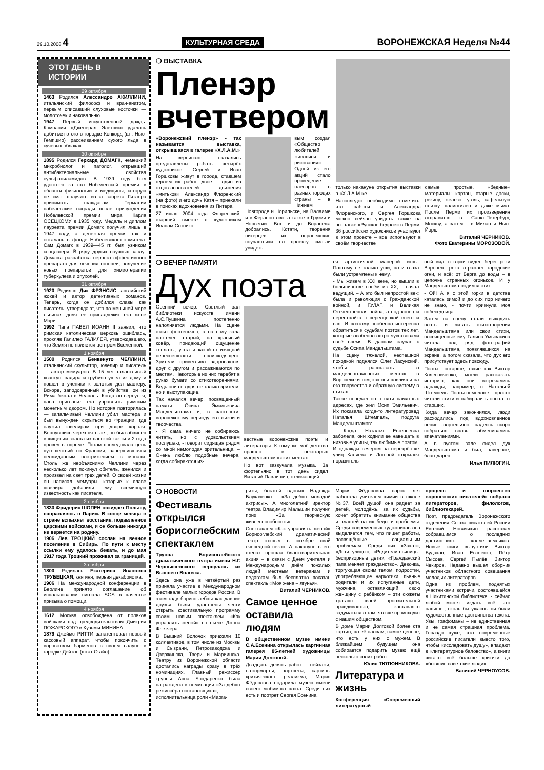29.10.2008 4 КУЛЬТУРНАЯ СРЕДА ВОРОНЕЖСКАЯ Неделя №44
ЭТОТ ДЕНЬ В ИСТОРИИ
29 октября
1463 Родился Алессандро АКИЛЛИНИ, итальянский философ и врач-анатом, первым описавший слуховые косточки — молоточек и наковальню.
1947 Первый искусственный дождь. Компании «Дженерал Элетрик» удалось добиться этого в городке Конкорд (шт. Нью-Гемпшир) рассеиванием сухого льда в кучевых облаках.
30 октября
1895 Родился Герхард ДОМАГК, немецкий микробиолог и патолог, открывший антибактериальные свойства сульфаниламидов. В 1939 году был удостоен за это Нобелевской премии в области физиологии и медицины, которую не смог получить из-за запрета Гитлера принимать гражданам Германии нобелевские награды после присуждения Нобелевской премии мира Карла ОСЕЦКОМУ в 1935 году. Медаль и диплом лауреата премии Домагк получил лишь в 1947 году, а денежная премия так и осталась в фонде Нобелевского комитета. Сам Домагк в 1939—45 гг. был узником концлагеря. В ряду других научных заслуг Домагка разработка первого эффективного препарата для лечения гонореи, получение новых препаратов для химиотерапии туберкулеза и опухолей.
31 октября
1920 Родился Дик ФРЭНСИС, английский жокей и автор детективных романов. Теперь, когда он добился славы как писатель, утверждают, что по меньшей мере львиная доля ее принадлежит его жене Мэри.
1992 Папа ПАВЕЛ ИОАНН II заявил, что римская католическая церковь ошиблась, прокляв Галилео ГАЛИЛЕЯ, утверждавшего, что Земля не является центром Вселенной.
1 ноября
1500 Родился Бенвенуто ЧЕЛЛИНИ, итальянский скульптор, ювелир и писатель — автор мемуаров. В 15 лет талантливый хвастун, задира и грубиян ушел из дому и пошел в ученики к золотых дел мастеру. Вскоре, заподозренный в убийстве, он из Рима бежал в Неаполь. Когда он вернулся, папа пригласил его управлять римским монетным двором. Но история повторилась — запальчивый Челлини убил мастера и был вынужден скрыться во Франции, где служил ювелиром при дворе короля. Вернувшись через пять лет, он был обвинен в хищении золота из папской казны и 2 года провел в тюрьме. Потом последовала цепь путешествий по Франции, завершившаяся неожиданным пострижением в монахи. Столь же необъяснимо Челлини через несколько лет покинул обитель, женился и произвел на свет трех детей. О своей жизни он написал мемуары, которые к славе ювелира добавили ему всемирную известность как писателя.
2 ноября
1830 Фридерик ШОПЕН покидает Польшу, направляясь в Париж. В конце месяца в стране вспыхнет восстание, подавленное царскими войсками, и он больше никогда не вернется на родину.
1906 Лев ТРОЦКИЙ сослан на вечное поселение в Сибирь. По пути к месту ссылки ему удалось бежать, и до мая 1917 года Троцкий проживал за границей.
3 ноября
1800 Родилась Екатерина Ивановна ТРУБЕЦКАЯ, княгиня, первая декабристка.
1906 На международной конференции в Берлине принято соглашение об использовании сигнала SOS в качестве призыва о помощи.
4 ноября
1612 Москва освобождена от поляков войсками под предводительством Дмитрия ПОЖАРСКОГО и Кузьмы МИНИНА.
1879 Джеймс РИТТИ запатентовал первый кассовый аппарат, чтобы покончить с воровством барменов в своем салуне в городке Дейтон (штат Огайо).
❍ ВЫСТАВКА
Пленэр вчетвером
«Воронежский пленэр» - так называется выставка, открывшаяся в галерее «Х.Л.А.М.»
На вернисаже оказались представлены работы четырёх художников. Сергей и Иван Горшковы живут в городе, ставшем героем их работ, двое – один из отцов-основателей движения «митьков» Александр Флоренский (на фото) и его дочь Катя – приехали в поисках вдохновения из Питера.
27 июля 2004 года Флоренский-старший вместе с художником Иваном Сотнико-
вым создал «Общество любителей живописи и рисования». Одной из его акций стало проведение пленэров в разных городах страны – в Нижнем Новгороде и Норильске, на Валааме и в Ферапонтово, а также в Грузии и Норвегии. Вот и до Воронежа добрались. Кстати, творения питерцев их воронежские соучастники по проекту смогли увидеть
только накануне открытия выставки в «Х.Л.А.М.»е.
Напоследок необходимо отметить, что работы и Александра Флоренского, и Сергея Горшкова можно сейчас увидеть также на выставке «Русское бедное» в Перми. 36 российских художников участвуют в этом проекте – все используют в своём творчестве
самые простые, «бедные» материалы: картон, старые доски, резину, железо, уголь, кафельную плитку, полиэтилен и даже мыло. После Перми их произведения отправится в Санкт-Петербург, Москву, а затем – в Милан и Нью-Йорк.
Виталий ЧЕРНИКОВ.
Фото Екатерины МОРОЗОВОЙ.
❍ ВЕЧЕР ПАМЯТИ
Дух поэта
Осенний вечер. Светлый зал библиотеки искусств имени А.С.Пушкина постепенно наполняется людьми. На сцене стоит фортепьяно, а на полу зала постелен старый, но красивый ковёр, придающий ощущение теплоты, уюта и какой-то изящной непеспешности происходящего. Зрители приветливо здороваются друг с другом и рассаживаются по местам. Некоторые из них теребят в руках бумаги со стихотворениями. Ведь они сегодня не только зрители, но и выступающие.
Так начался вечер, посвященный памяти Осипа Эмильевича Мандельштама и, в частности, воронежскому периоду его жизни и творчества.
- Я сама ничего не собираюсь читать, но с удовольствием послушаю, - говорит сидящая рядом со мной немолодая зрительница. – Очень люблю подобные вечера, когда собираются из-
вестные воронежские поэты и литераторы. К тому же моё детство прошло в некоторых мандельштамовских местах.
Но вот зазвучала музыка. За фортепьяно в тот день сидел Виталий Павлишин, отличающий-
ся артистичной манерой игры. Поэтому не только уши, но и глаза были устремлены к нему.
- Мы живем в XXI веке, но вышли в большинстве своём из XX, - начал ведущий. – А это был непростой век: была и революция с Гражданской войной, и ГУЛАГ, и Великая Отечественная война, а под конец и перестройка с переоценкой всего и вся. И поэтому особенно интересно обратиться к судьбам поэтов тех лет, которые особенно остро чувствовали своё время. В данном случае к судьбе Осипа Мандельштама.
На сцену тяжелой, неспешной походкой поднялся Олег Ласунский, чтобы рассказать о мандельштамовских местах в Воронеже и том, как они повлияли на его творчество и образную систему в стихах.
Также поведал он о пяти памятных адресах, где жил Осип Эмильевич. Их показала когда-то литературовед Наталья Штемпель, подруга Мандельштамов:
- Когда Наталья Евгеньевна заболела, они ходили ее навещать в низовые улицы, так любимые поэтом. И однажды вечером на перекрёстке улиц Каляева и Логовой открылся поразитель-
ный вид: с горки виден берег реки Воронеж, река отражает городские огни, и всё: от Берга до воды – в цепочке странных огоньков. И у Мандельштама родился стих.
- Ой! А я с этой горки в детстве каталась зимой и до сих пор ничего не знаю, - почти крикнула моя собеседница.
Затем на сцену стали выходить поэты и читать стихотворения Мандельштама или свои стихи, посвященные ему. Галина Умывакина читала под ряд фотографий Мандельштама, появлявшихся на экране, а потом сказала, что дух его присутствует здесь повсюду.
Поэты постарше, такие как Виктор Колесниченко, могли рассказать историю, как они встречались однажды, например, с Натальей Штемпель. Поэты помоложе – просто читали стихи и набирались опыта от старших.
Когда вечер закончился, люди расходились под вдохновленное пение фортепьяно, надеясь скоро собраться вновь, обменивались впечатлениями.
А в пустом зале сидел дух Мандельштама и был, наверное, благодарен.
Илья ПИЛЮГИН.
❍ НОВОСТИ
Фестиваль открылся борисоглебским спектаклем
Труппа Борисоглебского драматического театра имени Н.Г. Чернышевского вернулась из Вышнего Волочка.
Здесь она уже в четвёртый раз приняла участие в Международном фестивале малых городов России. В этом году борисоглебцы как давние друзья были удостоены чести открыть фестивальную программу своим новым спектаклем «Как управлять женой» по пьесе Джона Флетчера.
В Вышний Волочок приехали 10 коллективов, в том числе из Москвы и Сызрани, Петрозаводска и Дзержинска, Твери и Мариинска. Театру из Воронежской области достались награды сразу в трёх номинациях. Главный режиссёр труппы Анна Бондаренко была награждена в номинации «За дебют режиссёра-постановщика», исполнительница роли «Марга-
риты, богатой вдовы» Надежда Блукаченко – «За дебют молодой актрисы». А многолетний иректор театра Владимир Мальшин получил приз «За творческую жизнеспособность».
Спектаклем «Как управлять женой» Борисоглебский драматический театр открыл в октябре свой очередной сезон. А накануне в его стенах прошла благотворительная акция – в связи с Днём учителя и Международным днём пожилых людей местным ветеранам и педагогам был бесплатно показан спектакль «Моя жена – лгунья».
Виталий ЧЕРНИКОВ.
Самое ценное оставила людям
В общественном музее имени С.А.Есенина открылась картинная галерея 85-летней художницы Марии Долговой.
Двадцать девять работ – пейзажи, натюрморты, портреты, картины критического реализма, Мария Фёдоровна подарила музею имени своего любимого поэта. Среди них есть и портрет Сергея Есенина.
Мария Фёдоровна сорок лет работала учителем химии в школе №37. Всей душой она радеет за детей, молодёжь, за их судьбы, хочет обратить внимание общества и властей на их беды и проблемы. Среди современных художников она выделяется тем, что пишет работы, посвящённые социальным проблемам. Среди них «Закат», «Дети улицы», «Родители-пьяницы-беспризорные дети», «Гражданский папа меняет гражданство». Девочка, торгующая своим телом, подростки, употребляющие наркотики, пьяные родители и их испуганные дети, мужчина, оставляющий свою женщину с ребёнком – эти сюжеты трогают своей пронзительной правдивостью, заставляют задуматься о том, что же происходит с нашим обществом.
В доме Марии Долговой более ста картин, по её словам, самое ценное, что есть у них с мужем. В ближайшем будущем она собирается подарить музею ещё несколько своих работ.
Юлия ТЮТЮННИКОВА.
Литература и жизнь
Конференция «Современный литературный
процесс и творчество воронежских писателей» собрала литераторов, филологов, библиотекарей.
Поэт, председатель Воронежского отделения Союза писателей России Евгений Новичихин рассказал собравшимся о последних достижениях коллег-земляков. Новые книги выпустили Виктор Будаков, Иван Евсеенко, Пётр Сысоев, Сергей Пылёв, Виктор Чекиров. Недавно вышел сборник участников областного совещания молодых литераторов.
Одна из проблем, поднятых участниками встречи, состоявшейся в Никитинской библиотеке, - сейчас любой может издать всё, что напишет, сколь бы ужасны ни были художественные достоинства текста. Увы, графоманы – не единственная и не самая страшная проблема. Гораздо хуже, что современные российские писатели вместо того, чтобы «исследовать душу», впадают в «литературное баловство», а книги читают всё больше критики да «бывшие советские люди».
Василий ЧЕРНОУСОВ.